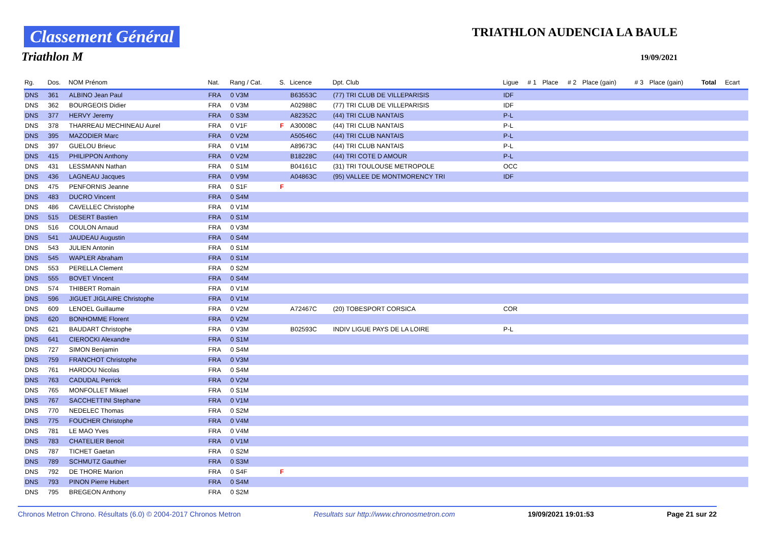Classement Général
Triathlon M
TRIATHLON AUDENCIA LA BAULE
19/09/2021
| Rg. | Dos. | NOM Prénom | Nat. | Rang / Cat. | S. | Licence | Dpt. Club | Ligue | # 1 | Place | # 2 | Place (gain) | # 3 | Place (gain) | Total | Ecart |
| --- | --- | --- | --- | --- | --- | --- | --- | --- | --- | --- | --- | --- | --- | --- | --- | --- |
| DNS | 361 | ALBINO Jean Paul | FRA | 0 V3M | | B63553C | (77) TRI CLUB DE VILLEPARISIS | IDF | | | | | | | | |
| DNS | 362 | BOURGEOIS Didier | FRA | 0 V3M | | A02988C | (77) TRI CLUB DE VILLEPARISIS | IDF | | | | | | | | |
| DNS | 377 | HERVY Jeremy | FRA | 0 S3M | | A82352C | (44) TRI CLUB NANTAIS | P-L | | | | | | | | |
| DNS | 378 | THARREAU MECHINEAU Aurel | FRA | 0 V1F | F | A30008C | (44) TRI CLUB NANTAIS | P-L | | | | | | | | |
| DNS | 395 | MAZODIER Marc | FRA | 0 V2M | | A50546C | (44) TRI CLUB NANTAIS | P-L | | | | | | | | |
| DNS | 397 | GUELOU Brieuc | FRA | 0 V1M | | A89673C | (44) TRI CLUB NANTAIS | P-L | | | | | | | | |
| DNS | 415 | PHILIPPON Anthony | FRA | 0 V2M | | B18228C | (44) TRI COTE D AMOUR | P-L | | | | | | | | |
| DNS | 431 | LESSMANN Nathan | FRA | 0 S1M | | B04161C | (31) TRI TOULOUSE METROPOLE | OCC | | | | | | | | |
| DNS | 436 | LAGNEAU Jacques | FRA | 0 V9M | | A04863C | (95) VALLEE DE MONTMORENCY TRI | IDF | | | | | | | | |
| DNS | 475 | PENFORNIS Jeanne | FRA | 0 S1F | F | | | | | | | | | | | |
| DNS | 483 | DUCRO Vincent | FRA | 0 S4M | | | | | | | | | | | | |
| DNS | 486 | CAVELLEC Christophe | FRA | 0 V1M | | | | | | | | | | | | |
| DNS | 515 | DESERT Bastien | FRA | 0 S1M | | | | | | | | | | | | |
| DNS | 516 | COULON Arnaud | FRA | 0 V3M | | | | | | | | | | | | |
| DNS | 541 | JAUDEAU Augustin | FRA | 0 S4M | | | | | | | | | | | | |
| DNS | 543 | JULIEN Antonin | FRA | 0 S1M | | | | | | | | | | | | |
| DNS | 545 | WAPLER Abraham | FRA | 0 S1M | | | | | | | | | | | | |
| DNS | 553 | PERELLA Clement | FRA | 0 S2M | | | | | | | | | | | | |
| DNS | 555 | BOVET Vincent | FRA | 0 S4M | | | | | | | | | | | | |
| DNS | 574 | THIBERT Romain | FRA | 0 V1M | | | | | | | | | | | | |
| DNS | 596 | JIGUET JIGLAIRE Christophe | FRA | 0 V1M | | | | | | | | | | | | |
| DNS | 609 | LENOEL Guillaume | FRA | 0 V2M | | A72467C | (20) TOBESPORT CORSICA | COR | | | | | | | | |
| DNS | 620 | BONHOMME Florent | FRA | 0 V2M | | | | | | | | | | | | |
| DNS | 621 | BAUDART Christophe | FRA | 0 V3M | | B02593C | INDIV LIGUE PAYS DE LA LOIRE | P-L | | | | | | | | |
| DNS | 641 | CIEROCKI Alexandre | FRA | 0 S1M | | | | | | | | | | | | |
| DNS | 727 | SIMON Benjamin | FRA | 0 S4M | | | | | | | | | | | | |
| DNS | 759 | FRANCHOT Christophe | FRA | 0 V3M | | | | | | | | | | | | |
| DNS | 761 | HARDOU Nicolas | FRA | 0 S4M | | | | | | | | | | | | |
| DNS | 763 | CADUDAL Perrick | FRA | 0 V2M | | | | | | | | | | | | |
| DNS | 765 | MONFOLLET Mikael | FRA | 0 S1M | | | | | | | | | | | | |
| DNS | 767 | SACCHETTINI Stephane | FRA | 0 V1M | | | | | | | | | | | | |
| DNS | 770 | NEDELEC Thomas | FRA | 0 S2M | | | | | | | | | | | | |
| DNS | 775 | FOUCHER Christophe | FRA | 0 V4M | | | | | | | | | | | | |
| DNS | 781 | LE MAO Yves | FRA | 0 V4M | | | | | | | | | | | | |
| DNS | 783 | CHATELIER Benoit | FRA | 0 V1M | | | | | | | | | | | | |
| DNS | 787 | TICHET Gaetan | FRA | 0 S2M | | | | | | | | | | | | |
| DNS | 789 | SCHMUTZ Gauthier | FRA | 0 S3M | | | | | | | | | | | | |
| DNS | 792 | DE THORE Marion | FRA | 0 S4F | F | | | | | | | | | | | |
| DNS | 793 | PINON Pierre Hubert | FRA | 0 S4M | | | | | | | | | | | | |
| DNS | 795 | BREGEON Anthony | FRA | 0 S2M | | | | | | | | | | | | |
Chronos Metron Chrono. Résultats (6.0) © 2004-2017 Chronos Metron Resultats sur http://www.chronosmetron.com 19/09/2021 19:01:53 Page 21 sur 22